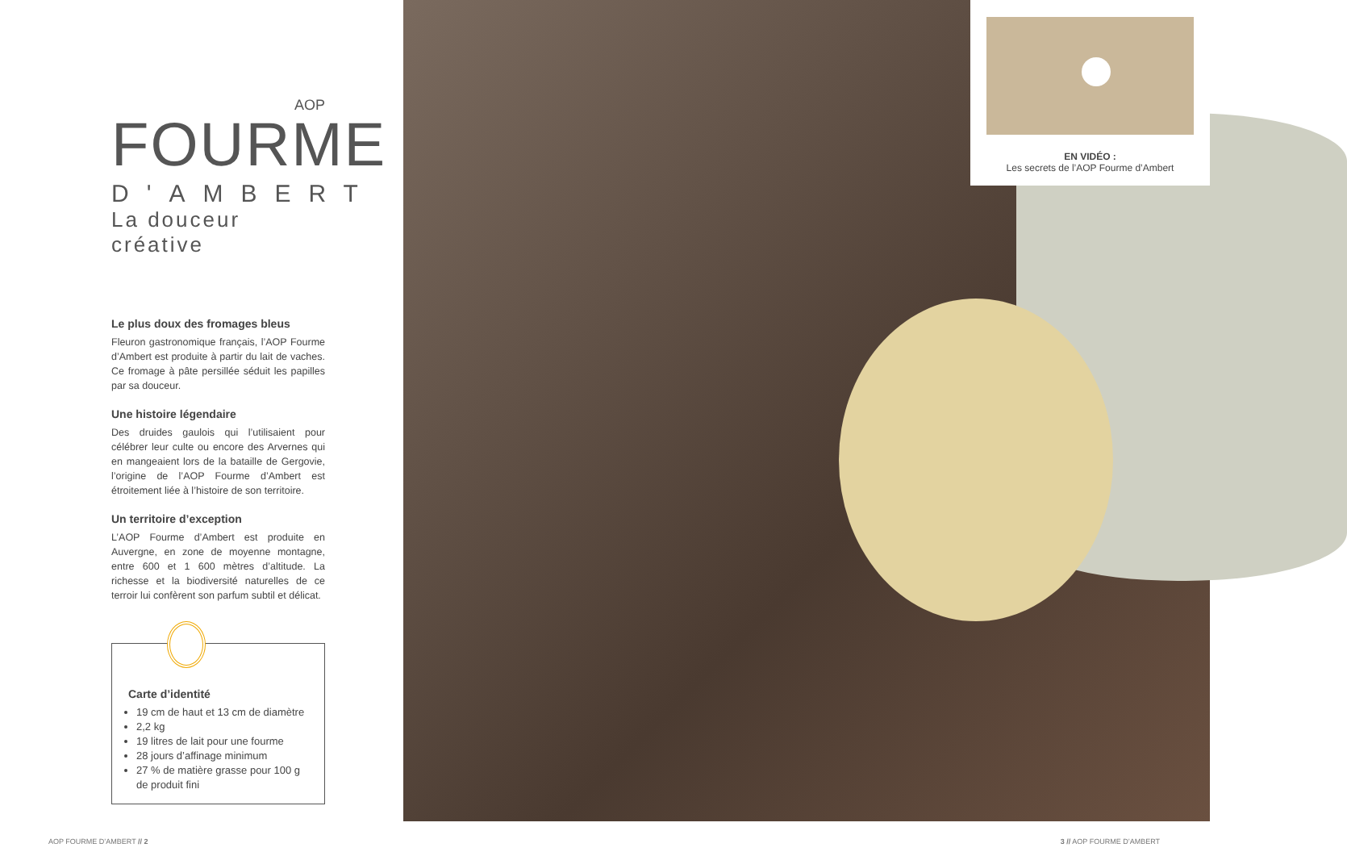AOP
FOURME
D'AMBERT
La douceur créative
Le plus doux des fromages bleus
Fleuron gastronomique français, l’AOP Fourme d’Ambert est produite à partir du lait de vaches. Ce fromage à pâte persillée séduit les papilles par sa douceur.
Une histoire légendaire
Des druides gaulois qui l’utilisaient pour célébrer leur culte ou encore des Arvernes qui en mangeaient lors de la bataille de Gergovie, l’origine de l’AOP Fourme d’Ambert est étroitement liée à l’histoire de son territoire.
Un territoire d’exception
L’AOP Fourme d’Ambert est produite en Auvergne, en zone de moyenne montagne, entre 600 et 1 600 mètres d’altitude. La richesse et la biodiversité naturelles de ce terroir lui confèrent son parfum subtil et délicat.
Carte d’identité
19 cm de haut et 13 cm de diamètre
2,2 kg
19 litres de lait pour une fourme
28 jours d’affinage minimum
27 % de matière grasse pour 100 g de produit fini
EN VIDÉO :
Les secrets de l’AOP Fourme d’Ambert
AOP FOURME D’AMBERT // 2 3 // AOP FOURME D’AMBERT